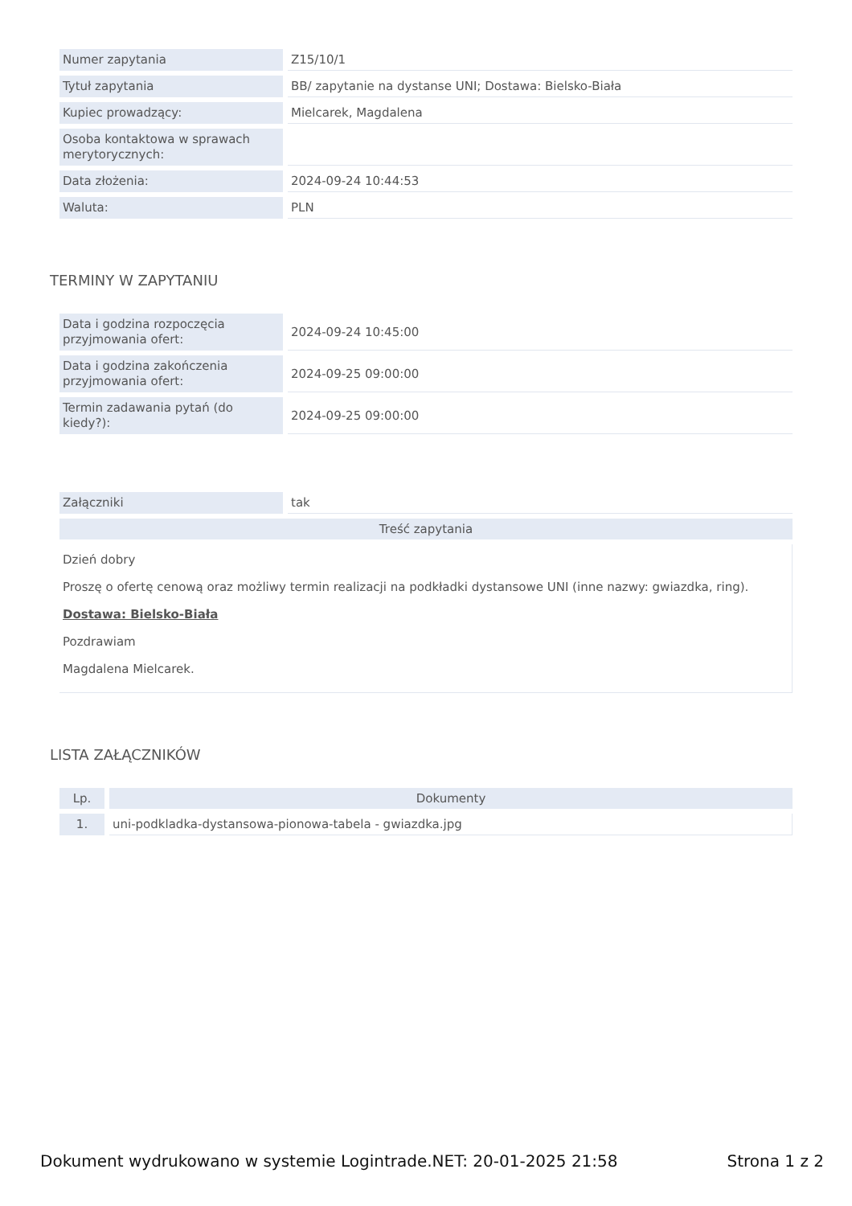| Numer zapytania | Z15/10/1 |
| Tytuł zapytania | BB/ zapytanie na dystanse UNI; Dostawa: Bielsko-Biała |
| Kupiec prowadzący: | Mielcarek, Magdalena |
| Osoba kontaktowa w sprawach merytorycznych: | |
| Data złożenia: | 2024-09-24 10:44:53 |
| Waluta: | PLN |
TERMINY W ZAPYTANIU
| Data i godzina rozpoczęcia przyjmowania ofert: | 2024-09-24 10:45:00 |
| Data i godzina zakończenia przyjmowania ofert: | 2024-09-25 09:00:00 |
| Termin zadawania pytań (do kiedy?): | 2024-09-25 09:00:00 |
| Załączniki | tak |
| Treść zapytania | |
| Dzień dobry Proszę o ofertę cenową oraz możliwy termin realizacji na podkładki dystansowe UNI (inne nazwy: gwiazdka, ring). Dostawa: Bielsko-Biała Pozdrawiam Magdalena Mielcarek. | |
LISTA ZAŁĄCZNIKÓW
| Lp. | Dokumenty |
| --- | --- |
| 1. | uni-podkladka-dystansowa-pionowa-tabela - gwiazdka.jpg |
Dokument wydrukowano w systemie Logintrade.NET: 20-01-2025 21:58 Strona 1 z 2